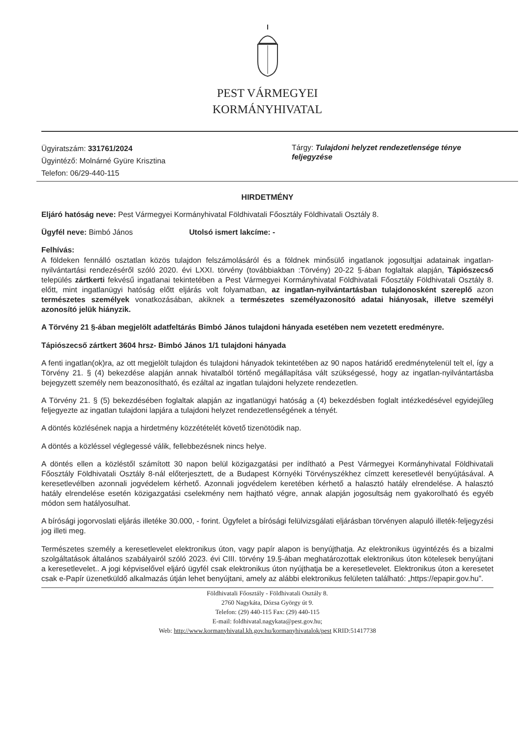PEST VÁRMEGYEI
KORMÁNYHIVATAL
Ügyiratszám: 331761/2024
Ügyintéző: Molnárné Gyüre Krisztina
Telefon: 06/29-440-115
Tárgy: Tulajdoni helyzet rendezetlensége ténye feljegyzése
HIRDETMÉNY
Eljáró hatóság neve: Pest Vármegyei Kormányhivatal Földhivatali Főosztály Földhivatali Osztály 8.
Ügyfél neve: Bimbó János Utolsó ismert lakcíme: -
Felhívás:
A földeken fennálló osztatlan közös tulajdon felszámolásáról és a földnek minősülő ingatlanok jogosultjai adatainak ingatlan-nyilvántartási rendezéséről szóló 2020. évi LXXI. törvény (továbbiakban :Törvény) 20-22 §-ában foglaltak alapján, Tápiószecső település zártkerti fekvésű ingatlanai tekintetében a Pest Vármegyei Kormányhivatal Földhivatali Főosztály Földhivatali Osztály 8. előtt, mint ingatlanügyi hatóság előtt eljárás volt folyamatban, az ingatlan-nyilvántartásban tulajdonosként szereplő azon természetes személyek vonatkozásában, akiknek a természetes személyazonosító adatai hiányosak, illetve személyi azonosító jelük hiányzik.
A Törvény 21 §-ában megjelölt adatfeltárás Bimbó János tulajdoni hányada esetében nem vezetett eredményre.
Tápiószecső zártkert 3604 hrsz- Bimbó János 1/1 tulajdoni hányada
A fenti ingatlan(ok)ra, az ott megjelölt tulajdon és tulajdoni hányadok tekintetében az 90 napos határidő eredménytelenül telt el, így a Törvény 21. § (4) bekezdése alapján annak hivatalból történő megállapítása vált szükségessé, hogy az ingatlan-nyilvántartásba bejegyzett személy nem beazonosítható, és ezáltal az ingatlan tulajdoni helyzete rendezetlen.
A Törvény 21. § (5) bekezdésében foglaltak alapján az ingatlanügyi hatóság a (4) bekezdésben foglalt intézkedésével egyidejűleg feljegyezte az ingatlan tulajdoni lapjára a tulajdoni helyzet rendezetlenségének a tényét.
A döntés közlésének napja a hirdetmény közzétételét követő tizenötödik nap.
A döntés a közléssel véglegessé válik, fellebbezésnek nincs helye.
A döntés ellen a közléstől számított 30 napon belül közigazgatási per indítható a Pest Vármegyei Kormányhivatal Földhivatali Főosztály Földhivatali Osztály 8-nál előterjesztett, de a Budapest Környéki Törvényszékhez címzett keresetlevél benyújtásával. A keresetlevélben azonnali jogvédelem kérhető. Azonnali jogvédelem keretében kérhető a halasztó hatály elrendelése. A halasztó hatály elrendelése esetén közigazgatási cselekmény nem hajtható végre, annak alapján jogosultság nem gyakorolható és egyéb módon sem hatályosulhat.
A bírósági jogorvoslati eljárás illetéke 30.000, - forint. Ügyfelet a bírósági felülvizsgálati eljárásban törvényen alapuló illeték-feljegyzési jog illeti meg.
Természetes személy a keresetlevelet elektronikus úton, vagy papír alapon is benyújthatja. Az elektronikus ügyintézés és a bizalmi szolgáltatások általános szabályairól szóló 2023. évi CIII. törvény 19.§-ában meghatározottak elektronikus úton kötelesek benyújtani a keresetlevelet.. A jogi képviselővel eljáró ügyfél csak elektronikus úton nyújthatja be a keresetlevelet. Elektronikus úton a keresetet csak e-Papír üzenetküldő alkalmazás útján lehet benyújtani, amely az alábbi elektronikus felületen található: „https://epapir.gov.hu”.
Földhivatali Főosztály - Földhivatali Osztály 8.
2760 Nagykáta, Dózsa György út 9.
Telefon: (29) 440-115 Fax: (29) 440-115
E-mail: foldhivatal.nagykata@pest.gov.hu;
Web: http://www.kormanyhivatal.kh.gov.hu/kormanyhivatalok/pest KRID:51417738